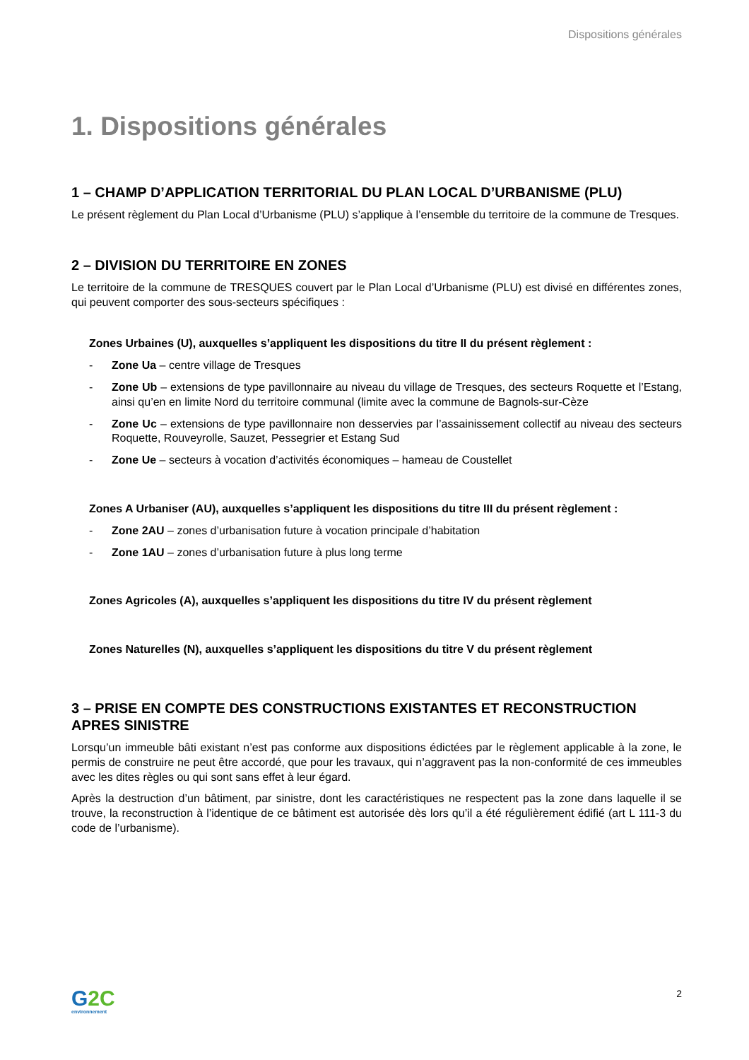Dispositions générales
1. Dispositions générales
1 – CHAMP D’APPLICATION TERRITORIAL DU PLAN LOCAL D’URBANISME (PLU)
Le présent règlement du Plan Local d’Urbanisme (PLU) s’applique à l’ensemble du territoire de la commune de Tresques.
2 – DIVISION DU TERRITOIRE EN ZONES
Le territoire de la commune de TRESQUES couvert par le Plan Local d’Urbanisme (PLU) est divisé en différentes zones, qui peuvent comporter des sous-secteurs spécifiques :
Zones Urbaines (U), auxquelles s’appliquent les dispositions du titre II du présent règlement :
- Zone Ua – centre village de Tresques
- Zone Ub – extensions de type pavillonnaire au niveau du village de Tresques, des secteurs Roquette et l’Estang, ainsi qu’en en limite Nord du territoire communal (limite avec la commune de Bagnols-sur-Cèze
- Zone Uc – extensions de type pavillonnaire non desservies par l’assainissement collectif au niveau des secteurs Roquette, Rouveyrolle, Sauzet, Pessegrier et Estang Sud
- Zone Ue – secteurs à vocation d’activités économiques – hameau de Coustellet
Zones A Urbaniser (AU), auxquelles s’appliquent les dispositions du titre III du présent règlement :
- Zone 2AU – zones d’urbanisation future à vocation principale d’habitation
- Zone 1AU – zones d’urbanisation future à plus long terme
Zones Agricoles (A), auxquelles s’appliquent les dispositions du titre IV du présent règlement
Zones Naturelles (N), auxquelles s’appliquent les dispositions du titre V du présent règlement
3 – PRISE EN COMPTE DES CONSTRUCTIONS EXISTANTES ET RECONSTRUCTION APRES SINISTRE
Lorsqu’un immeuble bâti existant n’est pas conforme aux dispositions édictées par le règlement applicable à la zone, le permis de construire ne peut être accordé, que pour les travaux, qui n’aggravent pas la non-conformité de ces immeubles avec les dites règles ou qui sont sans effet à leur égard.
Après la destruction d’un bâtiment, par sinistre, dont les caractéristiques ne respectent pas la zone dans laquelle il se trouve, la reconstruction à l’identique de ce bâtiment est autorisée dès lors qu’il a été régulièrement édifié (art L 111-3 du code de l’urbanisme).
G2C
environnement
2